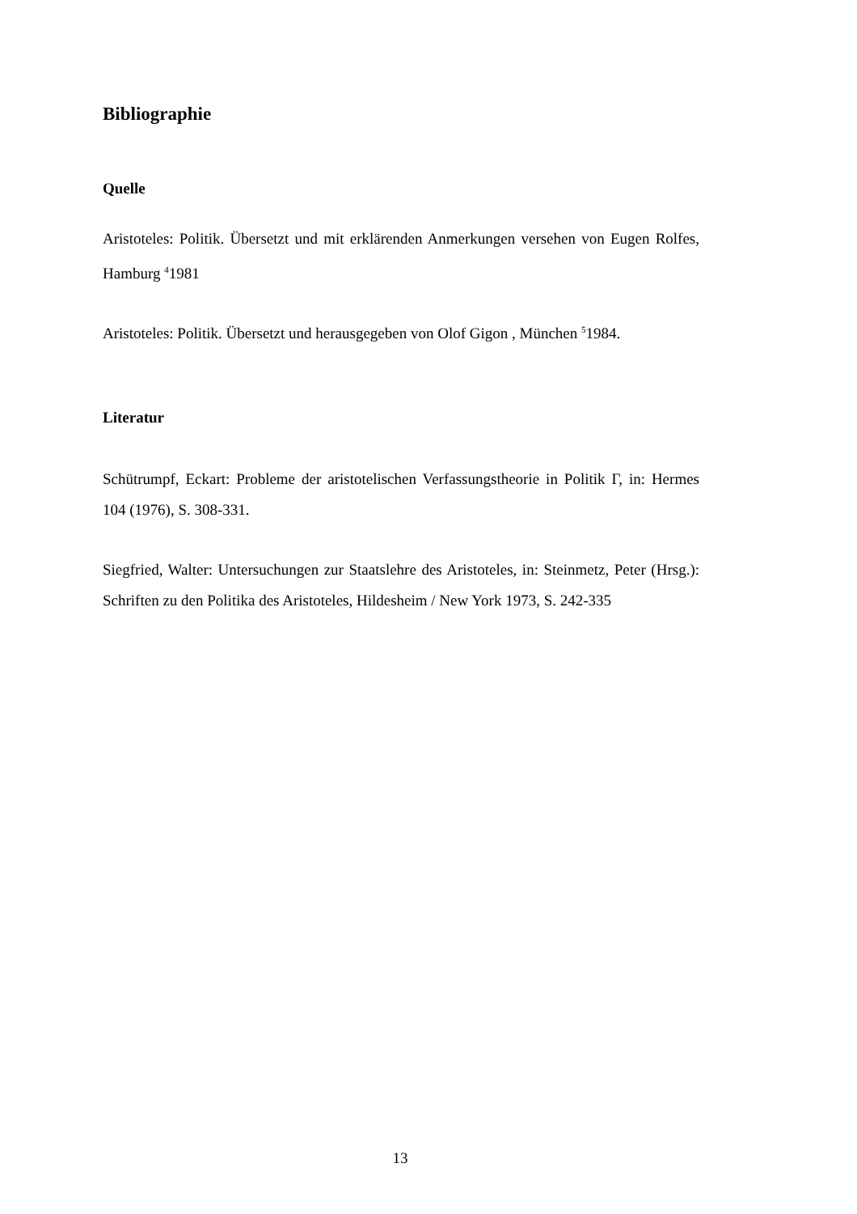Bibliographie
Quelle
Aristoteles: Politik. Übersetzt und mit erklärenden Anmerkungen versehen von Eugen Rolfes, Hamburg <sup>4</sup>1981
Aristoteles: Politik. Übersetzt und herausgegeben von Olof Gigon , München <sup>5</sup>1984.
Literatur
Schütrumpf, Eckart: Probleme der aristotelischen Verfassungstheorie in Politik Γ, in: Hermes 104 (1976), S. 308-331.
Siegfried, Walter: Untersuchungen zur Staatslehre des Aristoteles, in: Steinmetz, Peter (Hrsg.): Schriften zu den Politika des Aristoteles, Hildesheim / New York 1973, S. 242-335
13